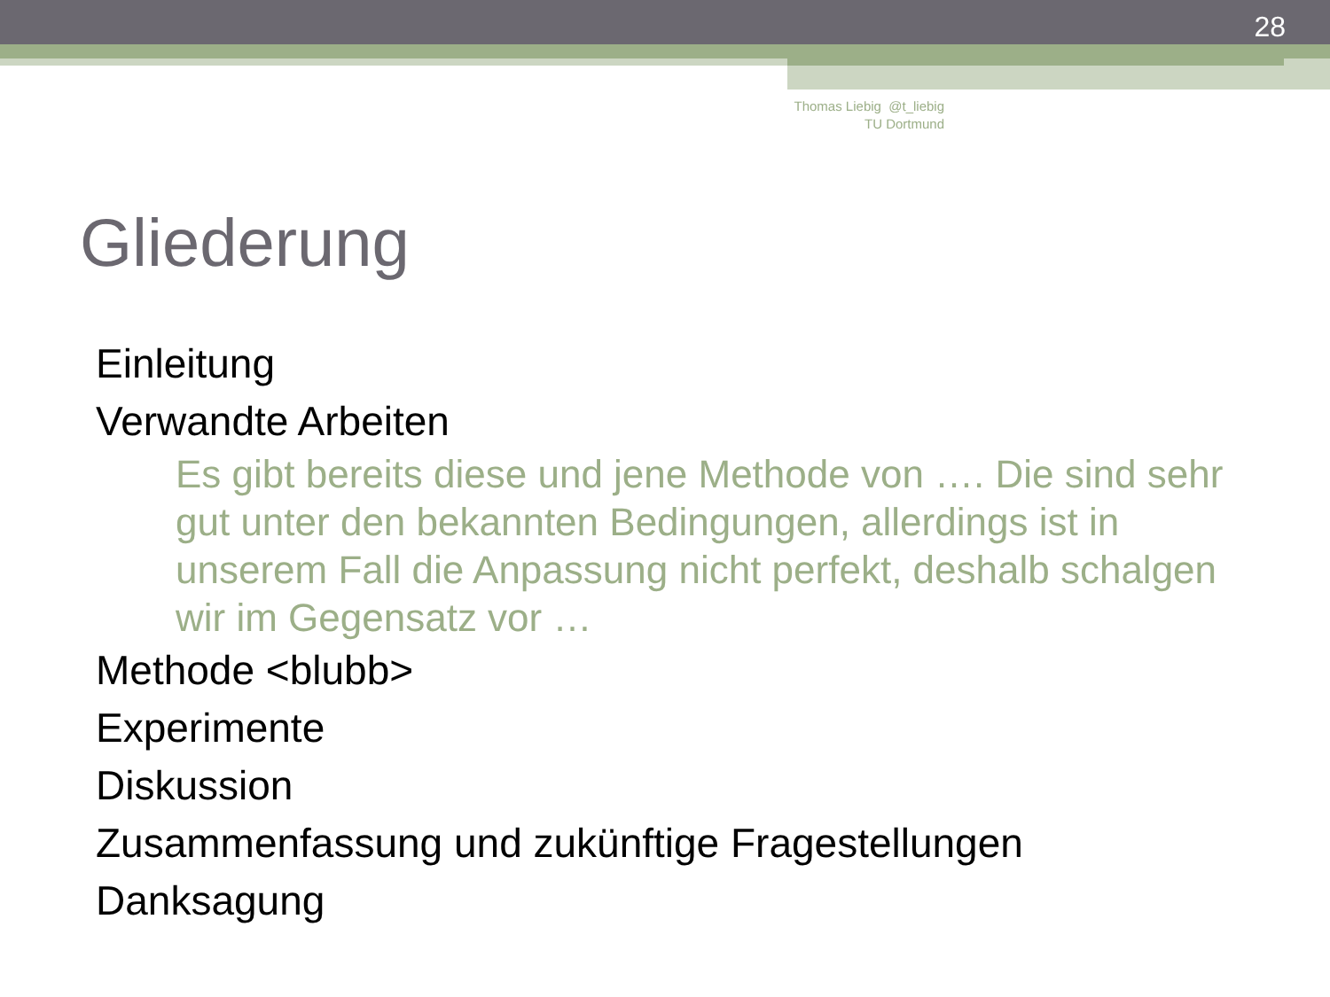28
Thomas Liebig @t_liebig
TU Dortmund
Gliederung
Einleitung
Verwandte Arbeiten
Es gibt bereits diese und jene Methode von …. Die sind sehr gut unter den bekannten Bedingungen, allerdings ist in unserem Fall die Anpassung nicht perfekt, deshalb schalgen wir im Gegensatz vor …
Methode <blubb>
Experimente
Diskussion
Zusammenfassung und zukünftige Fragestellungen
Danksagung